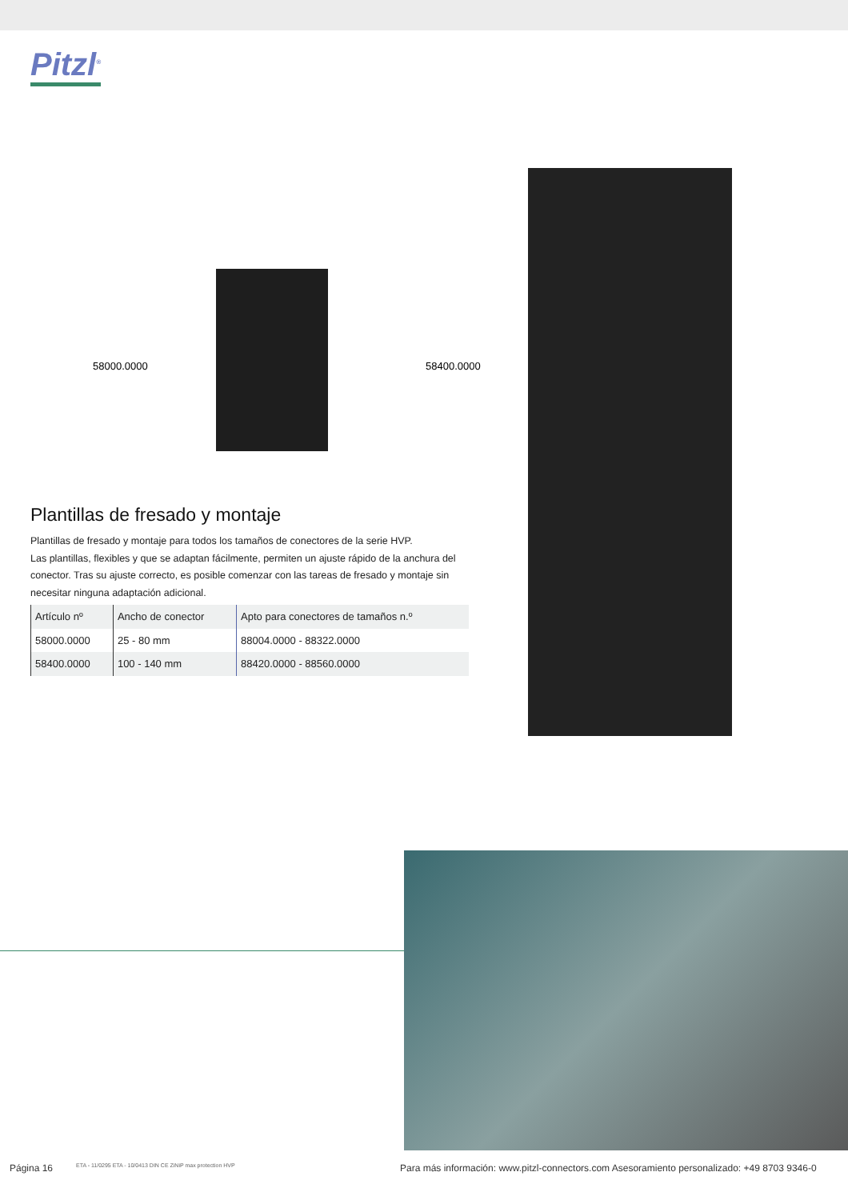Pitzl<sup>®</sup>
58000.0000 58400.0000
Plantillas de fresado y montaje
Plantillas de fresado y montaje para todos los tamaños de conectores de la serie HVP.
Las plantillas, flexibles y que se adaptan fácilmente, permiten un ajuste rápido de la anchura del conector. Tras su ajuste correcto, es posible comenzar con las tareas de fresado y montaje sin necesitar ninguna adaptación adicional.
| Artículo nº | Ancho de conector | Apto para conectores de tamaños n.º |
| 58000.0000 | 25 - 80 mm | 88004.0000 - 88322.0000 |
| 58400.0000 | 100 - 140 mm | 88420.0000 - 88560.0000 |
Página 16
ETA - 11/0295 ETA - 10/0413 DIN CE ZiNiP max protection HVP
Para más información: www.pitzl-connectors.com Asesoramiento personalizado: +49 8703 9346-0